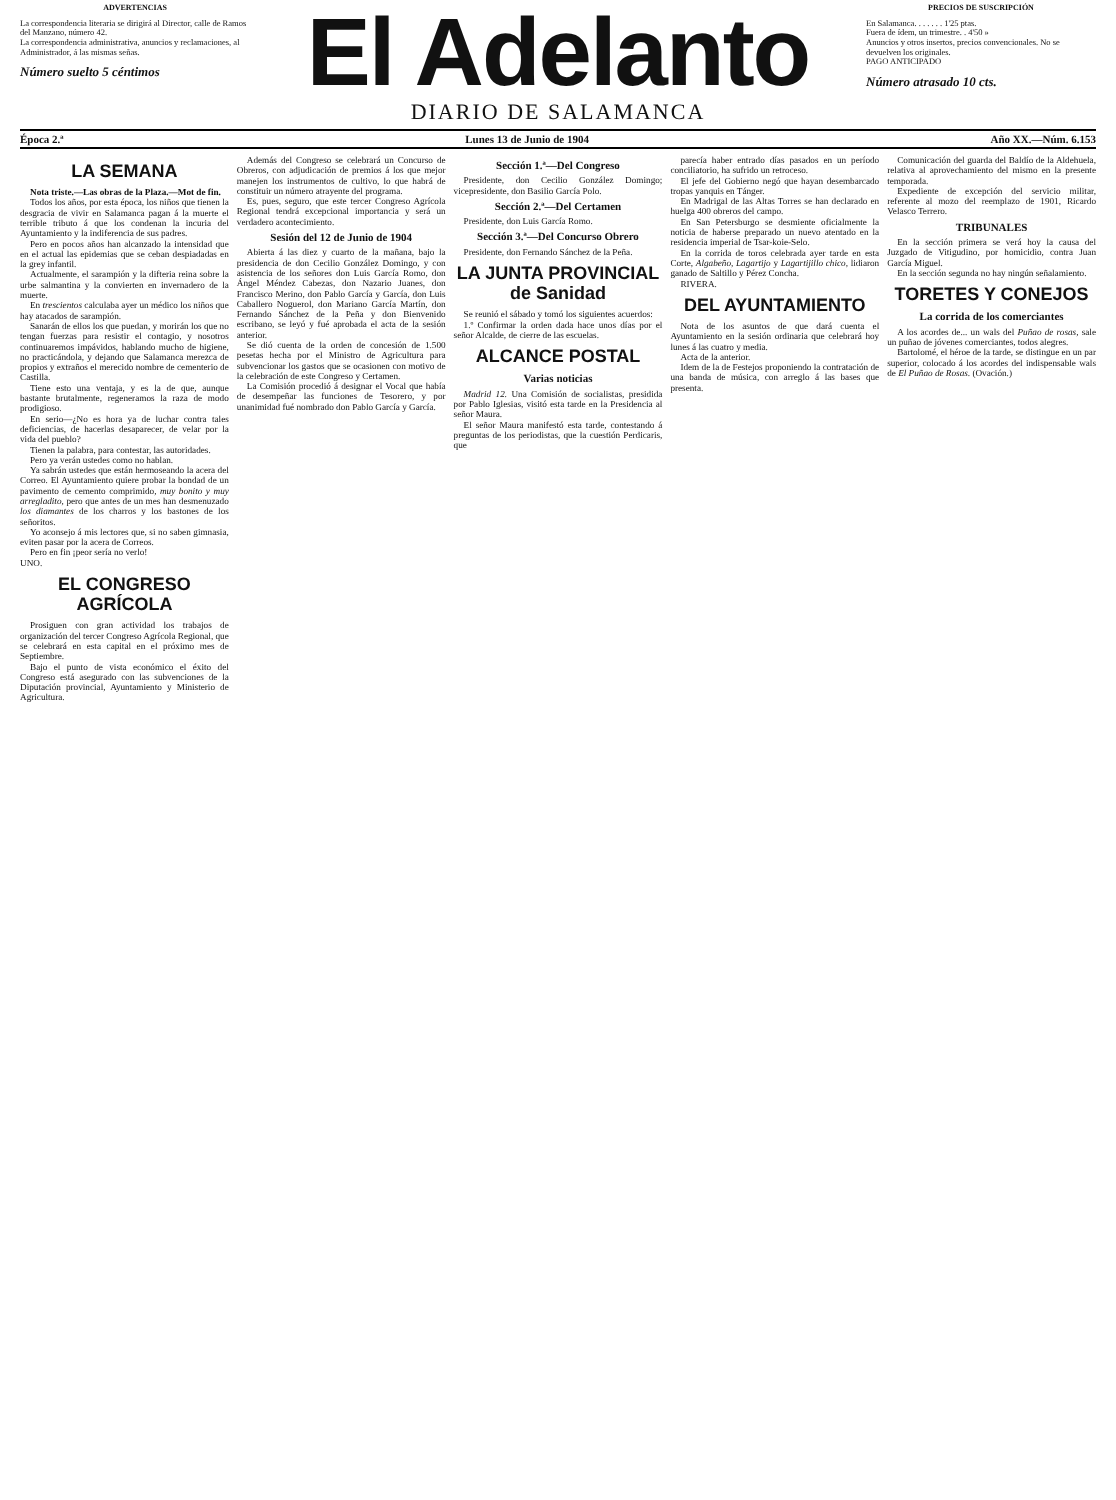ADVERTENCIAS
La correspondencia literaria se dirigirá al Director, calle de Ramos del Manzano, número 42.
La correspondencia administrativa, anuncios y reclamaciones, al Administrador, á las mismas señas.
Número suelto 5 céntimos
El Adelanto
DIARIO DE SALAMANCA
PRECIOS DE SUSCRIPCIÓN
En Salamanca. . . . . . . 1'25 ptas.
Fuera de ídem, un trimestre. . 4'50 »
Anuncios y otros insertos, precios convencionales. No se devuelven los originales.
PAGO ANTICIPADO
Número atrasado 10 cts.
Época 2.ª Lunes 13 de Junio de 1904 Año XX.—Núm. 6.153
LA SEMANA
Nota triste.—Las obras de la Plaza.—Mot de fin.
Todos los años, por esta época, los niños que tienen la desgracia de vivir en Salamanca pagan á la muerte el terrible tributo á que los condenan la incuria del Ayuntamiento y la indiferencia de sus padres.
Pero en pocos años han alcanzado la intensidad que en el actual las epidemias que se ceban despiadadas en la grey infantil.
Actualmente, el sarampión y la difteria reina sobre la urbe salmantina y la convierten en invernadero de la muerte.
En trescientos calculaba ayer un médico los niños que hay atacados de sarampión.
Sanarán de ellos los que puedan, y morirán los que no tengan fuerzas para resistir el contagio, y nosotros continuaremos impávidos, hablando mucho de higiene, no practicándola, y dejando que Salamanca merezca de propios y extraños el merecido nombre de cementerio de Castilla.
Tiene esto una ventaja, y es la de que, aunque bastante brutalmente, regeneramos la raza de modo prodigioso.
En serio—¿No es hora ya de luchar contra tales deficiencias, de hacerlas desaparecer, de velar por la vida del pueblo?
Tienen la palabra, para contestar, las autoridades.
Pero ya verán ustedes como no hablan.
Ya sabrán ustedes que están hermoseando la acera del Correo. El Ayuntamiento quiere probar la bondad de un pavimento de cemento comprimido, muy bonito y muy arregladito, pero que antes de un mes han desmenuzado los diamantes de los charros y los bastones de los señoritos.
Yo aconsejo á mis lectores que, si no saben gimnasia, eviten pasar por la acera de Correos.
Pero en fin ¡peor sería no verlo!
UNO.
EL CONGRESO AGRÍCOLA
Prosiguen con gran actividad los trabajos de organización del tercer Congreso Agrícola Regional, que se celebrará en esta capital en el próximo mes de Septiembre.
Bajo el punto de vista económico el éxito del Congreso está asegurado con las subvenciones de la Diputación provincial, Ayuntamiento y Ministerio de Agricultura.
Además del Congreso se celebrará un Concurso de Obreros, con adjudicación de premios á los que mejor manejen los instrumentos de cultivo, lo que habrá de constituir un número atrayente del programa.
Es, pues, seguro, que este tercer Congreso Agrícola Regional tendrá excepcional importancia y será un verdadero acontecimiento.
Sesión del 12 de Junio de 1904
Abierta á las diez y cuarto de la mañana, bajo la presidencia de don Cecilio González Domingo, y con asistencia de los señores don Luis García Romo, don Ángel Méndez Cabezas, don Nazario Juanes, don Francisco Merino, don Pablo García y García, don Luis Caballero Noguerol, don Mariano García Martín, don Fernando Sánchez de la Peña y don Bienvenido escribano, se leyó y fué aprobada el acta de la sesión anterior.
Se dió cuenta de la orden de concesión de 1.500 pesetas hecha por el Ministro de Agricultura para subvencionar los gastos que se ocasionen con motivo de la celebración de este Congreso y Certamen.
La Comisión procedió á designar el Vocal que había de desempeñar las funciones de Tesorero, y por unanimidad fué nombrado don Pablo García y García.
Sección 1.ª—Del Congreso
Presidente, don Cecilio González Domingo; vicepresidente, don Basilio García Polo.
Sección 2.ª—Del Certamen
Presidente, don Luis García Romo.
Sección 3.ª—Del Concurso Obrero
Presidente, don Fernando Sánchez de la Peña.
LA JUNTA PROVINCIAL de Sanidad
Se reunió el sábado y tomó los siguientes acuerdos:
1.º Confirmar la orden dada hace unos días por el señor Alcalde, de cierre de las escuelas.
ALCANCE POSTAL
Varias noticias
Madrid 12. Una Comisión de socialistas, presidida por Pablo Iglesias, visitó esta tarde en la Presidencia al señor Maura.
El señor Maura manifestó esta tarde, contestando á preguntas de los periodistas, que la cuestión Perdicaris, que
parecía haber entrado días pasados en un período conciliatorio, ha sufrido un retroceso.
El jefe del Gobierno negó que hayan desembarcado tropas yanquis en Tánger.
En Madrigal de las Altas Torres se han declarado en huelga 400 obreros del campo.
En San Petersburgo se desmiente oficialmente la noticia de haberse preparado un nuevo atentado en la residencia imperial de Tsar-koie-Selo.
En la corrida de toros celebrada ayer tarde en esta Corte, Algabeño, Lagartijo y Lagartijillo chico, lidiaron ganado de Saltillo y Pérez Concha.
RIVERA.
DEL AYUNTAMIENTO
Nota de los asuntos de que dará cuenta el Ayuntamiento en la sesión ordinaria que celebrará hoy lunes á las cuatro y media.
Acta de la anterior.
Idem de la de Festejos proponiendo la contratación de una banda de música, con arreglo á las bases que presenta.
Comunicación del guarda del Baldío de la Aldehuela, relativa al aprovechamiento del mismo en la presente temporada.
Expediente de excepción del servicio militar, referente al mozo del reemplazo de 1901, Ricardo Velasco Terrero.
TRIBUNALES
En la sección primera se verá hoy la causa del Juzgado de Vitigudino, por homicidio, contra Juan García Miguel.
En la sección segunda no hay ningún señalamiento.
TORETES Y CONEJOS
La corrida de los comerciantes
A los acordes de... un wals del Puñao de rosas, sale un puñao de jóvenes comerciantes, todos alegres.
Bartolomé, el héroe de la tarde, se distingue en un par superior, colocado á los acordes del indispensable wals de El Puñao de Rosas. (Ovación.)